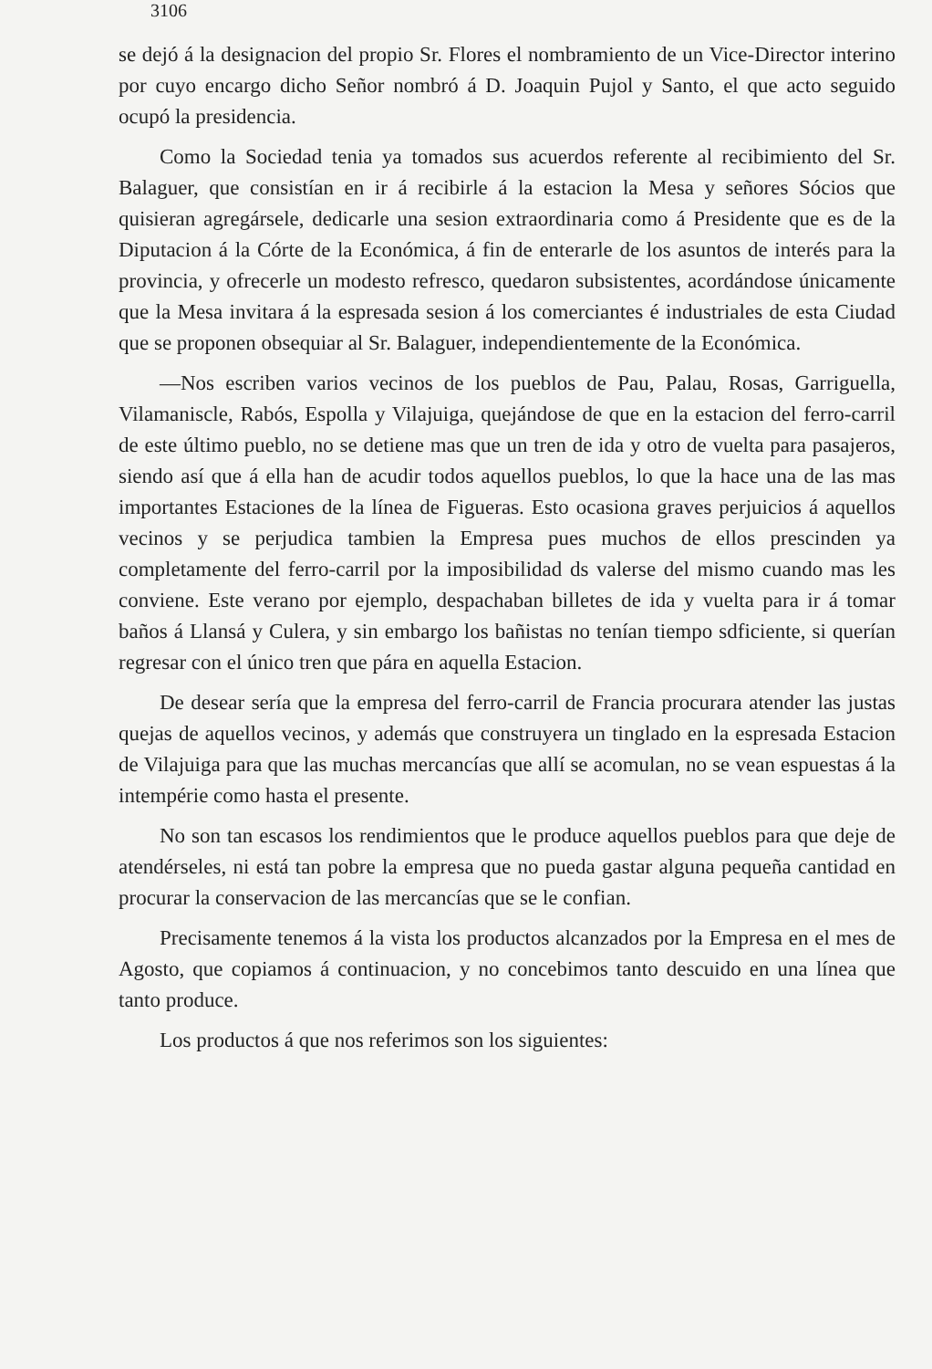3106
se dejó á la designacion del propio Sr. Flores el nombramiento de un Vice-Director interino por cuyo encargo dicho Señor nombró á D. Joaquin Pujol y Santo, el que acto seguido ocupó la presidencia.
Como la Sociedad tenia ya tomados sus acuerdos referente al recibimiento del Sr. Balaguer, que consistían en ir á recibirle á la estacion la Mesa y señores Sócios que quisieran agregársele, dedicarle una sesion extraordinaria como á Presidente que es de la Diputacion á la Córte de la Económica, á fin de enterarle de los asuntos de interés para la provincia, y ofrecerle un modesto refresco, quedaron subsistentes, acordándose únicamente que la Mesa invitara á la espresada sesion á los comerciantes é industriales de esta Ciudad que se proponen obsequiar al Sr. Balaguer, independientemente de la Económica.
—Nos escriben varios vecinos de los pueblos de Pau, Palau, Rosas, Garriguella, Vilamaniscle, Rabós, Espolla y Vilajuiga, quejándose de que en la estacion del ferro-carril de este último pueblo, no se detiene mas que un tren de ida y otro de vuelta para pasajeros, siendo así que á ella han de acudir todos aquellos pueblos, lo que la hace una de las mas importantes Estaciones de la línea de Figueras. Esto ocasiona graves perjuicios á aquellos vecinos y se perjudica tambien la Empresa pues muchos de ellos prescinden ya completamente del ferro-carril por la imposibilidad ds valerse del mismo cuando mas les conviene. Este verano por ejemplo, despachaban billetes de ida y vuelta para ir á tomar baños á Llansá y Culera, y sin embargo los bañistas no tenían tiempo sdficiente, si querían regresar con el único tren que pára en aquella Estacion.
De desear sería que la empresa del ferro-carril de Francia procurara atender las justas quejas de aquellos vecinos, y además que construyera un tinglado en la espresada Estacion de Vilajuiga para que las muchas mercancías que allí se acomulan, no se vean espuestas á la intempérie como hasta el presente.
No son tan escasos los rendimientos que le produce aquellos pueblos para que deje de atendérseles, ni está tan pobre la empresa que no pueda gastar alguna pequeña cantidad en procurar la conservacion de las mercancías que se le confian.
Precisamente tenemos á la vista los productos alcanzados por la Empresa en el mes de Agosto, que copiamos á continuacion, y no concebimos tanto descuido en una línea que tanto produce.
Los productos á que nos referimos son los siguientes: